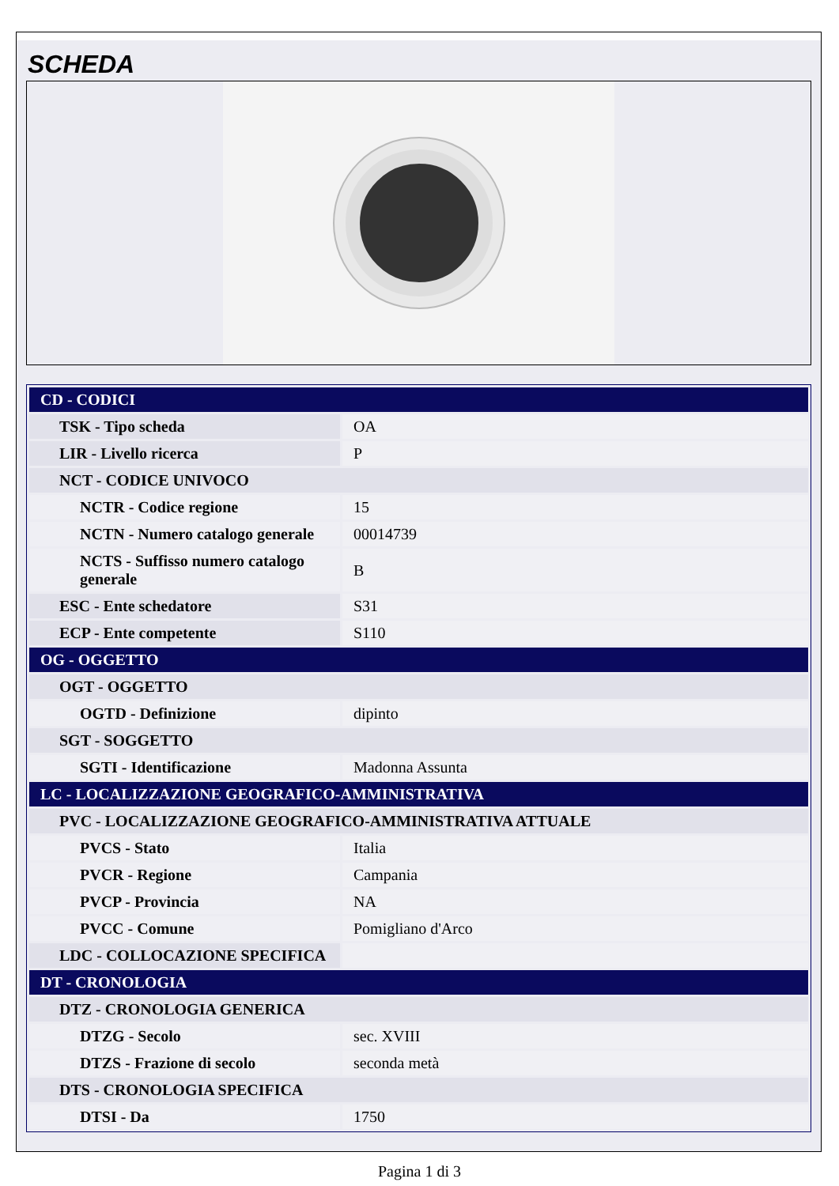SCHEDA
| CD - CODICI | |
| TSK - Tipo scheda | OA |
| LIR - Livello ricerca | P |
| NCT - CODICE UNIVOCO | |
| NCTR - Codice regione | 15 |
| NCTN - Numero catalogo generale | 00014739 |
| NCTS - Suffisso numero catalogo generale | B |
| ESC - Ente schedatore | S31 |
| ECP - Ente competente | S110 |
| OG - OGGETTO | |
| OGT - OGGETTO | |
| OGTD - Definizione | dipinto |
| SGT - SOGGETTO | |
| SGTI - Identificazione | Madonna Assunta |
| LC - LOCALIZZAZIONE GEOGRAFICO-AMMINISTRATIVA | |
| PVC - LOCALIZZAZIONE GEOGRAFICO-AMMINISTRATIVA ATTUALE | |
| PVCS - Stato | Italia |
| PVCR - Regione | Campania |
| PVCP - Provincia | NA |
| PVCC - Comune | Pomigliano d'Arco |
| LDC - COLLOCAZIONE SPECIFICA | |
| DT - CRONOLOGIA | |
| DTZ - CRONOLOGIA GENERICA | |
| DTZG - Secolo | sec. XVIII |
| DTZS - Frazione di secolo | seconda metà |
| DTS - CRONOLOGIA SPECIFICA | |
| DTSI - Da | 1750 |
Pagina 1 di 3